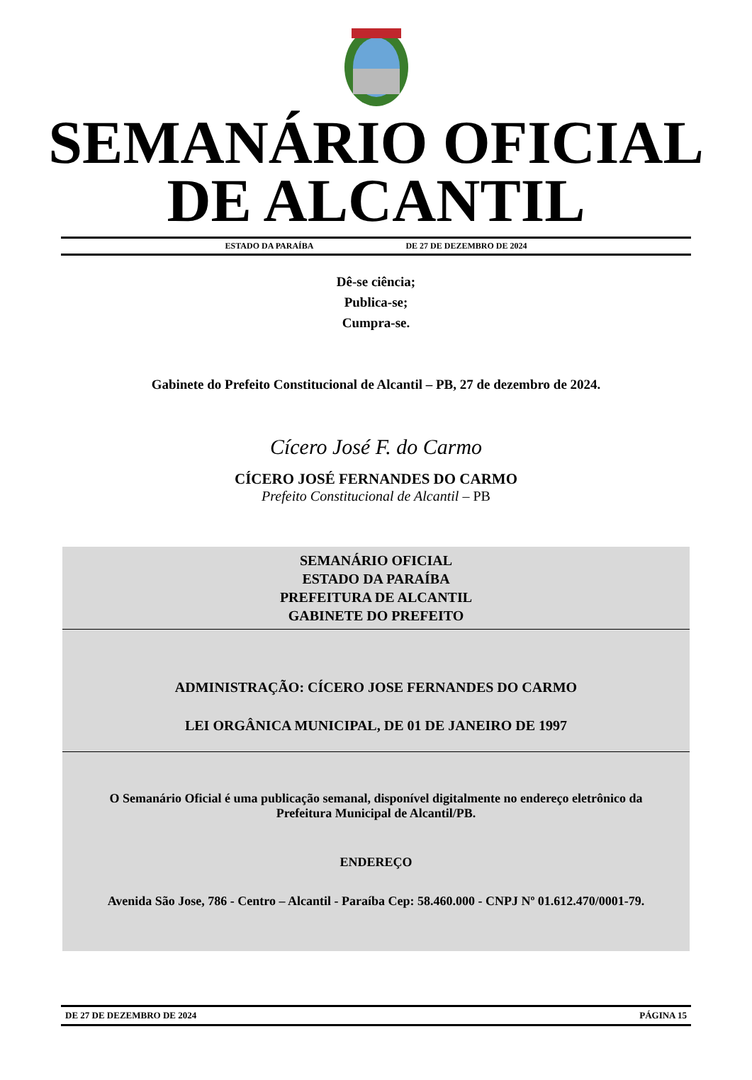SEMANÁRIO OFICIAL
DE ALCANTIL
ESTADO DA PARAÍBA DE 27 DE DEZEMBRO DE 2024
Dê-se ciência;
Publica-se;
Cumpra-se.
Gabinete do Prefeito Constitucional de Alcantil – PB, 27 de dezembro de 2024.
Cícero José F. do Carmo
CÍCERO JOSÉ FERNANDES DO CARMO
Prefeito Constitucional de Alcantil – PB
SEMANÁRIO OFICIAL
ESTADO DA PARAÍBA
PREFEITURA DE ALCANTIL
GABINETE DO PREFEITO
ADMINISTRAÇÃO: CÍCERO JOSE FERNANDES DO CARMO
LEI ORGÂNICA MUNICIPAL, DE 01 DE JANEIRO DE 1997
O Semanário Oficial é uma publicação semanal, disponível digitalmente no endereço eletrônico da Prefeitura Municipal de Alcantil/PB.
ENDEREÇO
Avenida São Jose, 786 - Centro – Alcantil - Paraíba Cep: 58.460.000 - CNPJ Nº 01.612.470/0001-79.
DE 27 DE DEZEMBRO DE 2024 PÁGINA 15